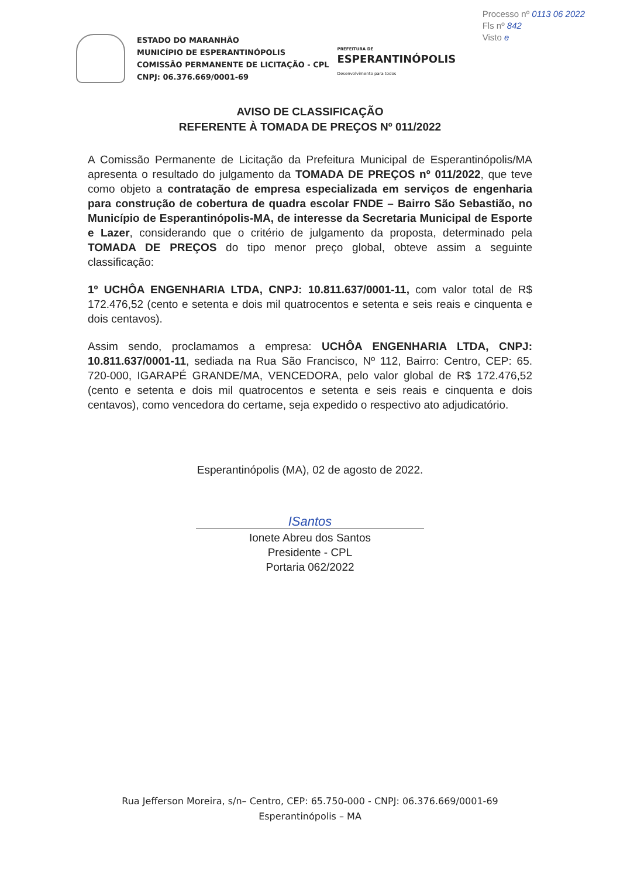Processo nº 0113 06 2022
Fls nº 842
Visto e
ESTADO DO MARANHÃO
MUNICÍPIO DE ESPERANTINÓPOLIS
COMISSÃO PERMANENTE DE LICITAÇÃO - CPL
CNPJ: 06.376.669/0001-69
PREFEITURA DE
ESPERANTINÓPOLIS
Desenvolvimento para todos
AVISO DE CLASSIFICAÇÃO
REFERENTE À TOMADA DE PREÇOS Nº 011/2022
A Comissão Permanente de Licitação da Prefeitura Municipal de Esperantinópolis/MA apresenta o resultado do julgamento da TOMADA DE PREÇOS nº 011/2022, que teve como objeto a contratação de empresa especializada em serviços de engenharia para construção de cobertura de quadra escolar FNDE – Bairro São Sebastião, no Município de Esperantinópolis-MA, de interesse da Secretaria Municipal de Esporte e Lazer, considerando que o critério de julgamento da proposta, determinado pela TOMADA DE PREÇOS do tipo menor preço global, obteve assim a seguinte classificação:
1º UCHÔA ENGENHARIA LTDA, CNPJ: 10.811.637/0001-11, com valor total de R$ 172.476,52 (cento e setenta e dois mil quatrocentos e setenta e seis reais e cinquenta e dois centavos).
Assim sendo, proclamamos a empresa: UCHÔA ENGENHARIA LTDA, CNPJ: 10.811.637/0001-11, sediada na Rua São Francisco, Nº 112, Bairro: Centro, CEP: 65. 720-000, IGARAPÉ GRANDE/MA, VENCEDORA, pelo valor global de R$ 172.476,52 (cento e setenta e dois mil quatrocentos e setenta e seis reais e cinquenta e dois centavos), como vencedora do certame, seja expedido o respectivo ato adjudicatório.
Esperantinópolis (MA), 02 de agosto de 2022.
ISantos
Ionete Abreu dos Santos
Presidente - CPL
Portaria 062/2022
Rua Jefferson Moreira, s/n– Centro, CEP: 65.750-000 - CNPJ: 06.376.669/0001-69
Esperantinópolis – MA